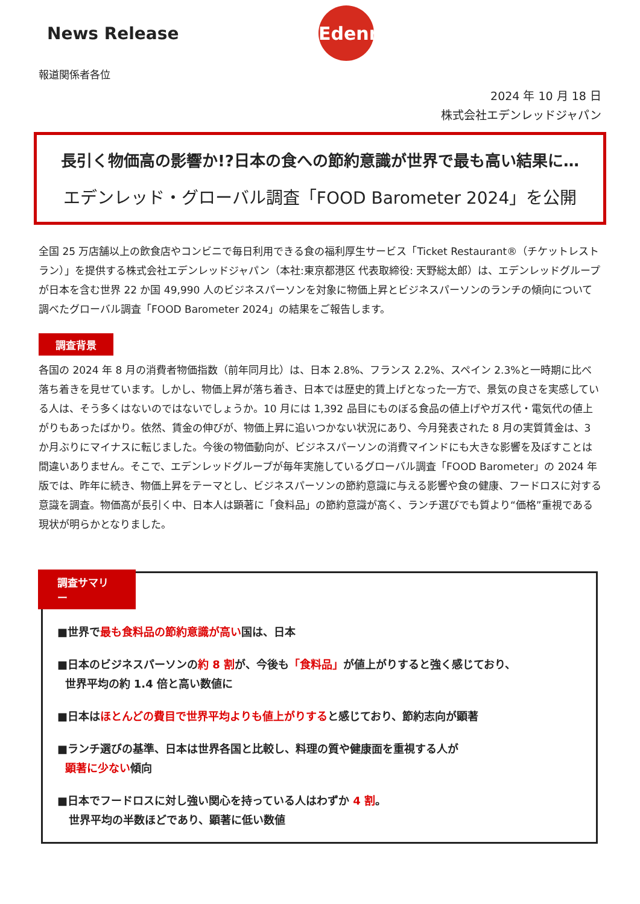News Release
Edenred
報道関係者各位
2024 年 10 月 18 日
株式会社エデンレッドジャパン
長引く物価高の影響か!?日本の食への節約意識が世界で最も高い結果に…
エデンレッド・グローバル調査「FOOD Barometer 2024」を公開
全国 25 万店舗以上の飲食店やコンビニで毎日利用できる食の福利厚生サービス「Ticket Restaurant®（チケットレストラン）」を提供する株式会社エデンレッドジャパン（本社:東京都港区 代表取締役: 天野総太郎）は、エデンレッドグループが日本を含む世界 22 か国 49,990 人のビジネスパーソンを対象に物価上昇とビジネスパーソンのランチの傾向について調べたグローバル調査「FOOD Barometer 2024」の結果をご報告します。
調査背景
各国の 2024 年 8 月の消費者物価指数（前年同月比）は、日本 2.8%、フランス 2.2%、スペイン 2.3%と一時期に比べ落ち着きを見せています。しかし、物価上昇が落ち着き、日本では歴史的賃上げとなった一方で、景気の良さを実感している人は、そう多くはないのではないでしょうか。10 月には 1,392 品目にものぼる食品の値上げやガス代・電気代の値上がりもあったばかり。依然、賃金の伸びが、物価上昇に追いつかない状況にあり、今月発表された 8 月の実質賃金は、3 か月ぶりにマイナスに転じました。今後の物価動向が、ビジネスパーソンの消費マインドにも大きな影響を及ぼすことは間違いありません。そこで、エデンレッドグループが毎年実施しているグローバル調査「FOOD Barometer」の 2024 年版では、昨年に続き、物価上昇をテーマとし、ビジネスパーソンの節約意識に与える影響や食の健康、フードロスに対する意識を調査。物価高が長引く中、日本人は顕著に「食料品」の節約意識が高く、ランチ選びでも質より“価格”重視である現状が明らかとなりました。
調査サマリー
■世界で最も食料品の節約意識が高い国は、日本
■日本のビジネスパーソンの約 8 割が、今後も「食料品」が値上がりすると強く感じており、
世界平均の約 1.4 倍と高い数値に
■日本はほとんどの費目で世界平均よりも値上がりすると感じており、節約志向が顕著
■ランチ選びの基準、日本は世界各国と比較し、料理の質や健康面を重視する人が
顕著に少ない傾向
■日本でフードロスに対し強い関心を持っている人はわずか 4 割。
世界平均の半数ほどであり、顕著に低い数値